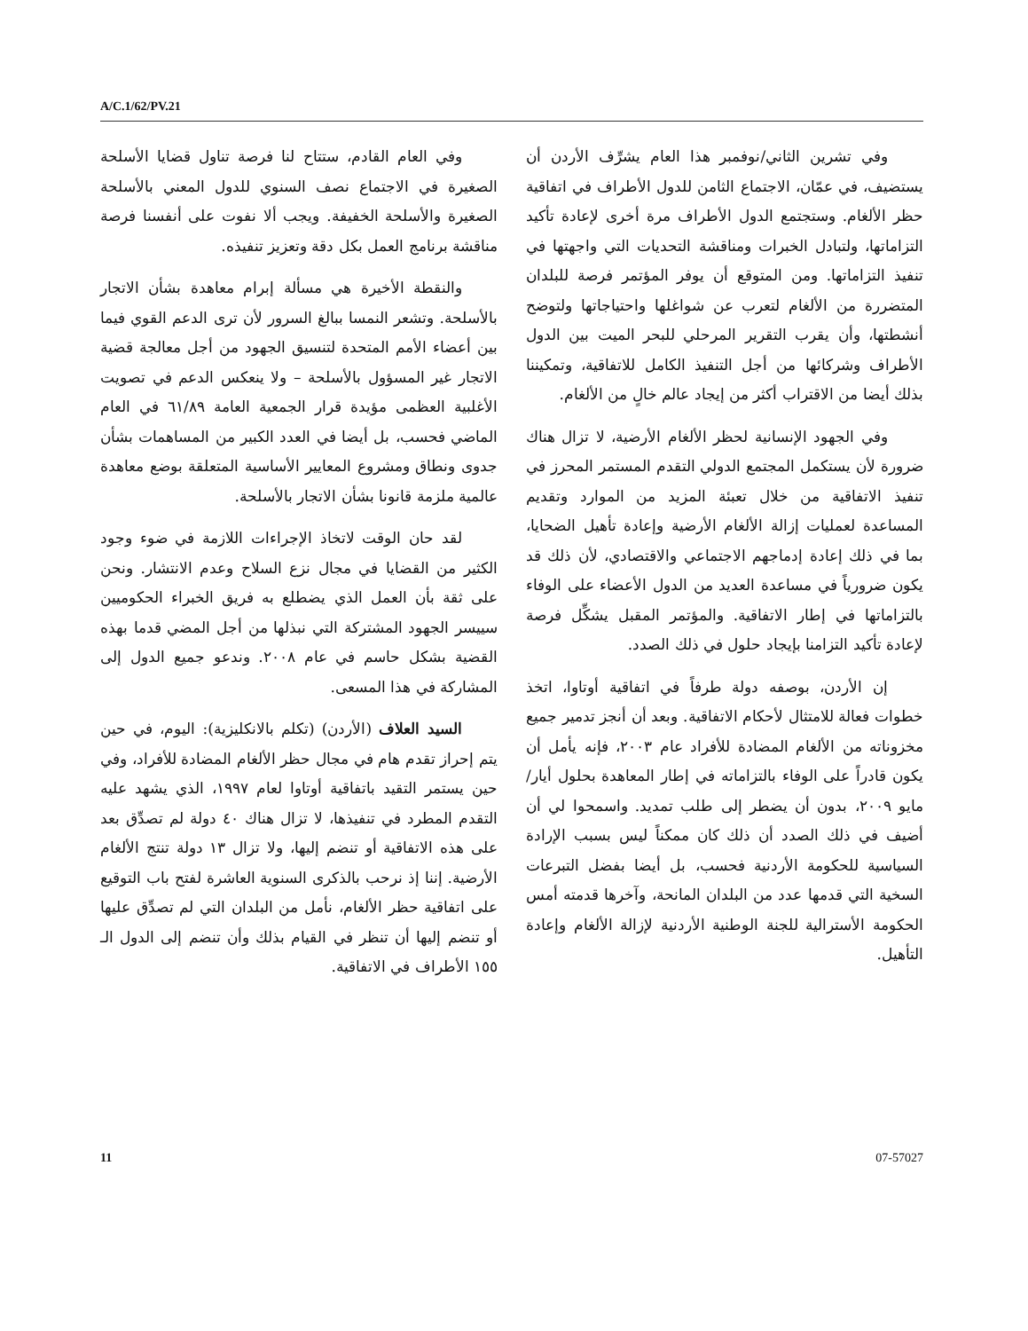A/C.1/62/PV.21
وفي العام القادم، ستتاح لنا فرصة تناول قضايا الأسلحة الصغيرة في الاجتماع نصف السنوي للدول المعني بالأسلحة الصغيرة والأسلحة الخفيفة. ويجب ألا نفوت على أنفسنا فرصة مناقشة برنامج العمل بكل دقة وتعزيز تنفيذه.
والنقطة الأخيرة هي مسألة إبرام معاهدة بشأن الاتجار بالأسلحة. وتشعر النمسا ببالغ السرور لأن ترى الدعم القوي فيما بين أعضاء الأمم المتحدة لتنسيق الجهود من أجل معالجة قضية الاتجار غير المسؤول بالأسلحة – ولا ينعكس الدعم في تصويت الأغلبية العظمى مؤيدة قرار الجمعية العامة ٦١/٨٩ في العام الماضي فحسب، بل أيضا في العدد الكبير من المساهمات بشأن جدوى ونطاق ومشروع المعايير الأساسية المتعلقة بوضع معاهدة عالمية ملزمة قانونا بشأن الاتجار بالأسلحة.
لقد حان الوقت لاتخاذ الإجراءات اللازمة في ضوء وجود الكثير من القضايا في مجال نزع السلاح وعدم الانتشار. ونحن على ثقة بأن العمل الذي يضطلع به فريق الخبراء الحكوميين سييسر الجهود المشتركة التي نبذلها من أجل المضي قدما بهذه القضية بشكل حاسم في عام ٢٠٠٨. وندعو جميع الدول إلى المشاركة في هذا المسعى.
السيد العلاف (الأردن) (تكلم بالانكليزية): اليوم، في حين يتم إحراز تقدم هام في مجال حظر الألغام المضادة للأفراد، وفي حين يستمر التقيد باتفاقية أوتاوا لعام ١٩٩٧، الذي يشهد عليه التقدم المطرد في تنفيذها، لا تزال هناك ٤٠ دولة لم تصدِّق بعد على هذه الاتفاقية أو تنضم إليها، ولا تزال ١٣ دولة تنتج الألغام الأرضية. إننا إذ نرحب بالذكرى السنوية العاشرة لفتح باب التوقيع على اتفاقية حظر الألغام، نأمل من البلدان التي لم تصدِّق عليها أو تنضم إليها أن تنظر في القيام بذلك وأن تنضم إلى الدول الـ ١٥٥ الأطراف في الاتفاقية.
وفي تشرين الثاني/نوفمبر هذا العام يشرِّف الأردن أن يستضيف، في عمّان، الاجتماع الثامن للدول الأطراف في اتفاقية حظر الألغام. وستجتمع الدول الأطراف مرة أخرى لإعادة تأكيد التزاماتها، ولتبادل الخبرات ومناقشة التحديات التي واجهتها في تنفيذ التزاماتها. ومن المتوقع أن يوفر المؤتمر فرصة للبلدان المتضررة من الألغام لتعرب عن شواغلها واحتياجاتها ولتوضح أنشطتها، وأن يقرب التقرير المرحلي للبحر الميت بين الدول الأطراف وشركائها من أجل التنفيذ الكامل للاتفاقية، وتمكيننا بذلك أيضا من الاقتراب أكثر من إيجاد عالم خالٍ من الألغام.
وفي الجهود الإنسانية لحظر الألغام الأرضية، لا تزال هناك ضرورة لأن يستكمل المجتمع الدولي التقدم المستمر المحرز في تنفيذ الاتفاقية من خلال تعبئة المزيد من الموارد وتقديم المساعدة لعمليات إزالة الألغام الأرضية وإعادة تأهيل الضحايا، بما في ذلك إعادة إدماجهم الاجتماعي والاقتصادي، لأن ذلك قد يكون ضرورياً في مساعدة العديد من الدول الأعضاء على الوفاء بالتزاماتها في إطار الاتفاقية. والمؤتمر المقبل يشكِّل فرصة لإعادة تأكيد التزامنا بإيجاد حلول في ذلك الصدد.
إن الأردن، بوصفه دولة طرفاً في اتفاقية أوتاوا، اتخذ خطوات فعالة للامتثال لأحكام الاتفاقية. وبعد أن أنجز تدمير جميع مخزوناته من الألغام المضادة للأفراد عام ٢٠٠٣، فإنه يأمل أن يكون قادراً على الوفاء بالتزاماته في إطار المعاهدة بحلول أيار/مايو ٢٠٠٩، بدون أن يضطر إلى طلب تمديد. واسمحوا لي أن أضيف في ذلك الصدد أن ذلك كان ممكناً ليس بسبب الإرادة السياسية للحكومة الأردنية فحسب، بل أيضا بفضل التبرعات السخية التي قدمها عدد من البلدان المانحة، وآخرها قدمته أمس الحكومة الأسترالية للجنة الوطنية الأردنية لإزالة الألغام وإعادة التأهيل.
11 07-57027